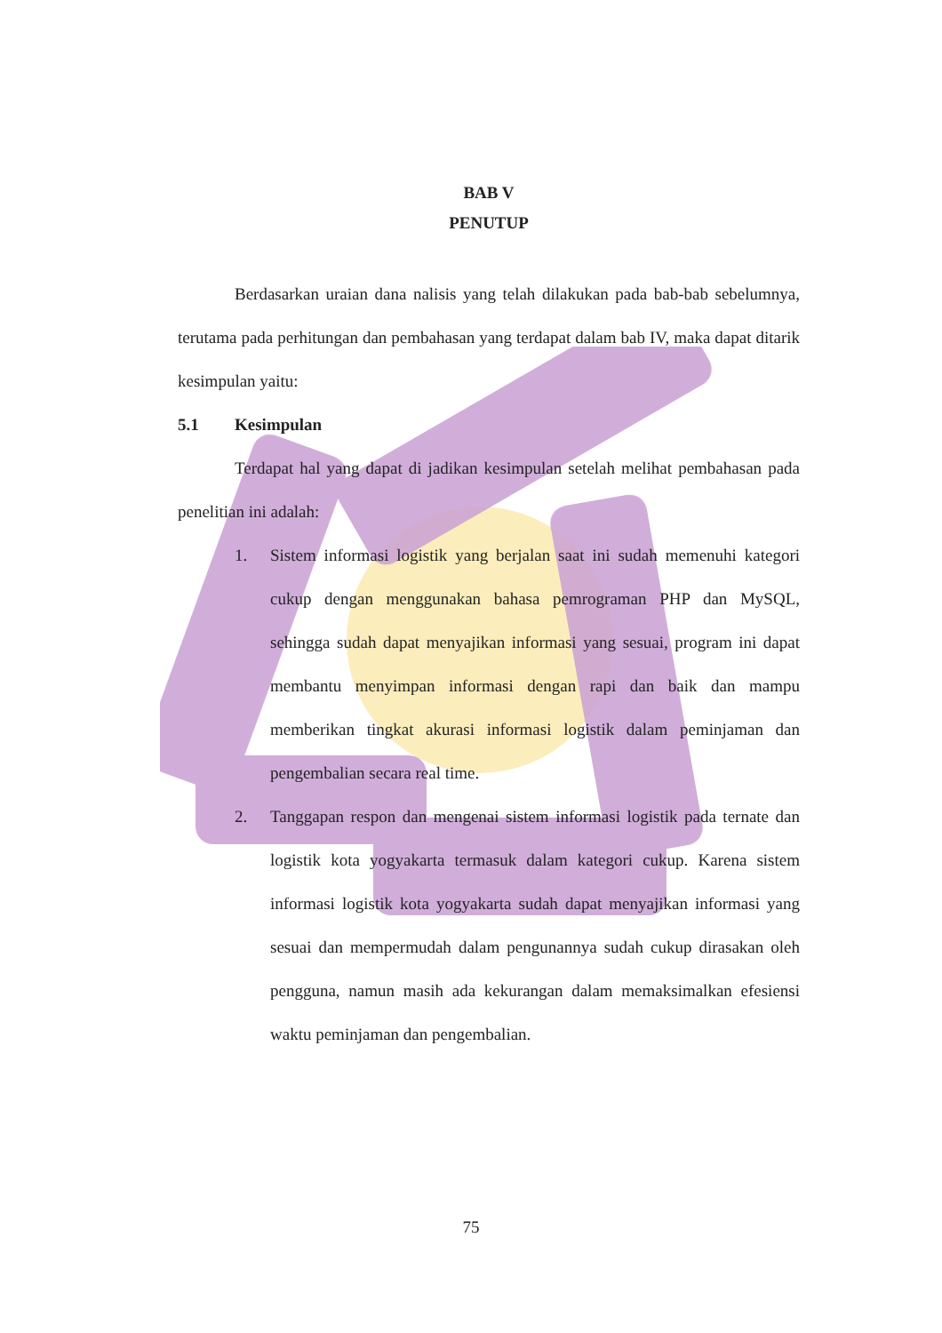BAB V
PENUTUP
Berdasarkan uraian dana nalisis yang telah dilakukan pada bab-bab sebelumnya, terutama pada perhitungan dan pembahasan yang terdapat dalam bab IV, maka dapat ditarik kesimpulan yaitu:
5.1 Kesimpulan
Terdapat hal yang dapat di jadikan kesimpulan setelah melihat pembahasan pada penelitian ini adalah:
1. Sistem informasi logistik yang berjalan saat ini sudah memenuhi kategori cukup dengan menggunakan bahasa pemrograman PHP dan MySQL, sehingga sudah dapat menyajikan informasi yang sesuai, program ini dapat membantu menyimpan informasi dengan rapi dan baik dan mampu memberikan tingkat akurasi informasi logistik dalam peminjaman dan pengembalian secara real time.
2. Tanggapan respon dan mengenai sistem informasi logistik pada ternate dan logistik kota yogyakarta termasuk dalam kategori cukup. Karena sistem informasi logistik kota yogyakarta sudah dapat menyajikan informasi yang sesuai dan mempermudah dalam pengunannya sudah cukup dirasakan oleh pengguna, namun masih ada kekurangan dalam memaksimalkan efesiensi waktu peminjaman dan pengembalian.
75